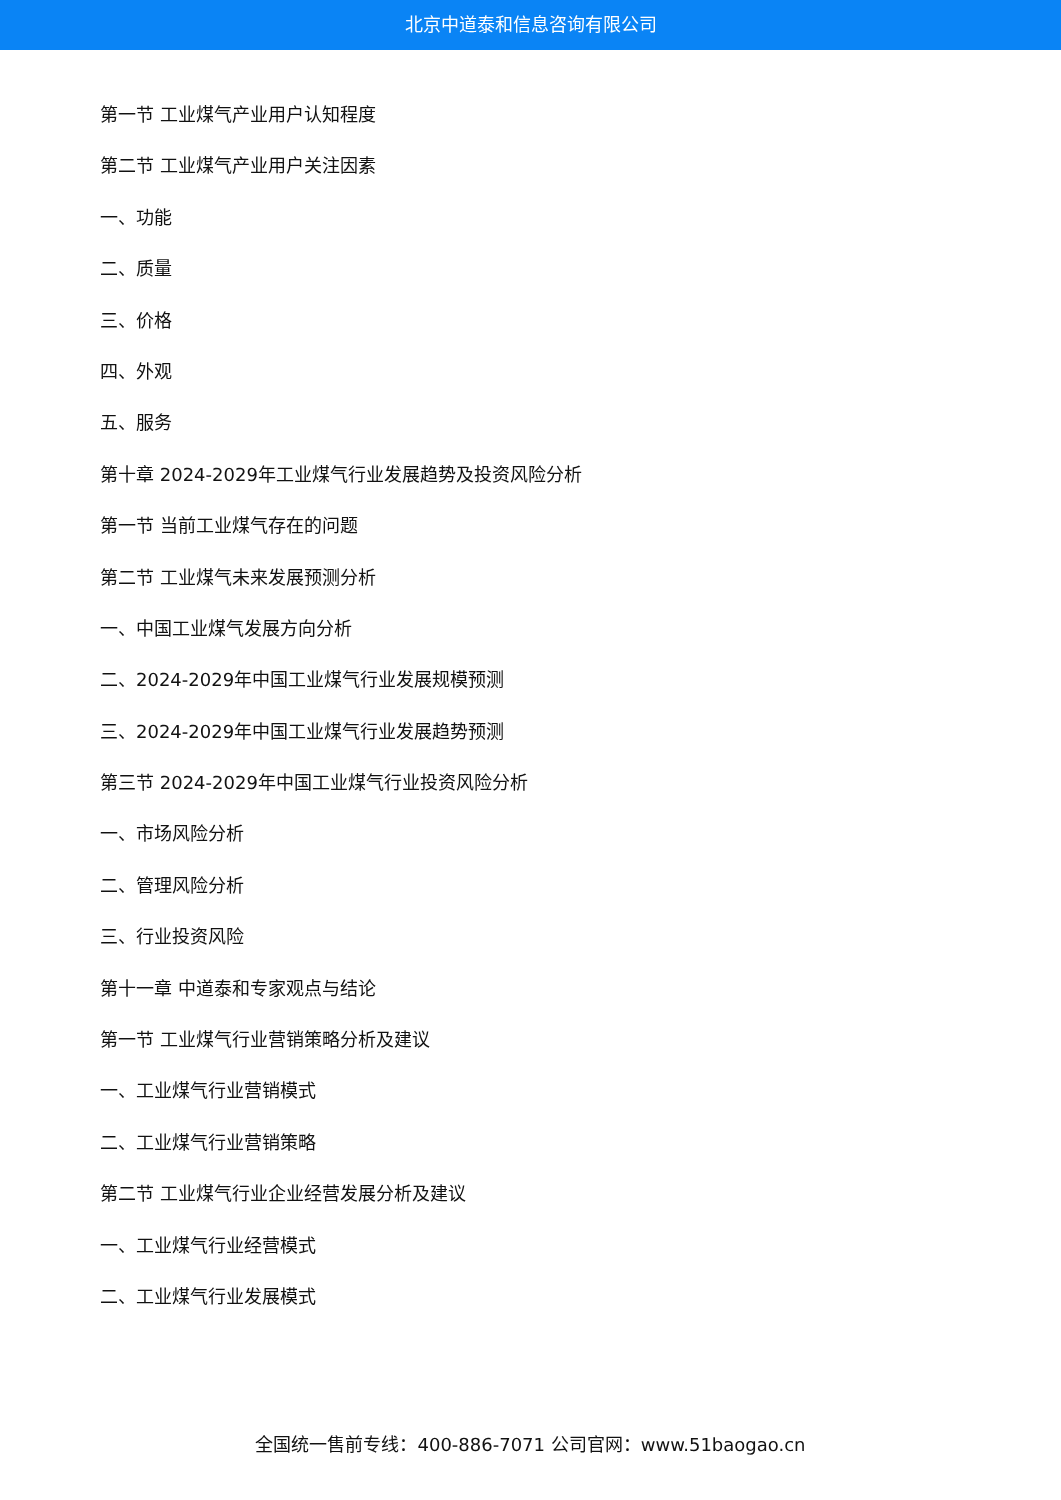北京中道泰和信息咨询有限公司
第一节 工业煤气产业用户认知程度
第二节 工业煤气产业用户关注因素
一、功能
二、质量
三、价格
四、外观
五、服务
第十章 2024-2029年工业煤气行业发展趋势及投资风险分析
第一节 当前工业煤气存在的问题
第二节 工业煤气未来发展预测分析
一、中国工业煤气发展方向分析
二、2024-2029年中国工业煤气行业发展规模预测
三、2024-2029年中国工业煤气行业发展趋势预测
第三节 2024-2029年中国工业煤气行业投资风险分析
一、市场风险分析
二、管理风险分析
三、行业投资风险
第十一章 中道泰和专家观点与结论
第一节 工业煤气行业营销策略分析及建议
一、工业煤气行业营销模式
二、工业煤气行业营销策略
第二节 工业煤气行业企业经营发展分析及建议
一、工业煤气行业经营模式
二、工业煤气行业发展模式
全国统一售前专线：400-886-7071 公司官网：www.51baogao.cn